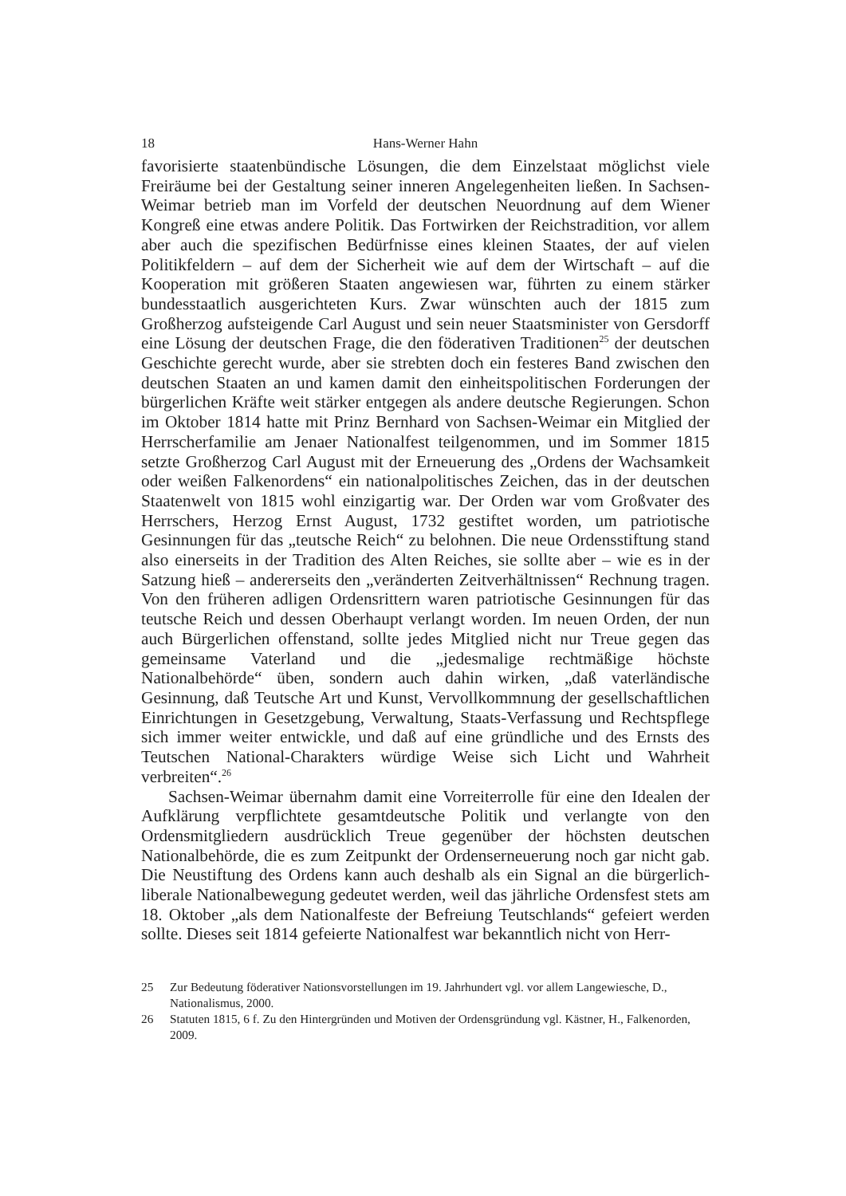18 Hans-Werner Hahn
favorisierte staatenbündische Lösungen, die dem Einzelstaat möglichst viele Freiräume bei der Gestaltung seiner inneren Angelegenheiten ließen. In Sachsen-Weimar betrieb man im Vorfeld der deutschen Neuordnung auf dem Wiener Kongreß eine etwas andere Politik. Das Fortwirken der Reichstradition, vor allem aber auch die spezifischen Bedürfnisse eines kleinen Staates, der auf vielen Politikfeldern – auf dem der Sicherheit wie auf dem der Wirtschaft – auf die Kooperation mit größeren Staaten angewiesen war, führten zu einem stärker bundesstaatlich ausgerichteten Kurs. Zwar wünschten auch der 1815 zum Großherzog aufsteigende Carl August und sein neuer Staatsminister von Gersdorff eine Lösung der deutschen Frage, die den föderativen Traditionen<sup>25</sup> der deutschen Geschichte gerecht wurde, aber sie strebten doch ein festeres Band zwischen den deutschen Staaten an und kamen damit den einheitspolitischen Forderungen der bürgerlichen Kräfte weit stärker entgegen als andere deutsche Regierungen. Schon im Oktober 1814 hatte mit Prinz Bernhard von Sachsen-Weimar ein Mitglied der Herrscherfamilie am Jenaer Nationalfest teilgenommen, und im Sommer 1815 setzte Großherzog Carl August mit der Erneuerung des „Ordens der Wachsamkeit oder weißen Falkenordens“ ein nationalpolitisches Zeichen, das in der deutschen Staatenwelt von 1815 wohl einzigartig war. Der Orden war vom Großvater des Herrschers, Herzog Ernst August, 1732 gestiftet worden, um patriotische Gesinnungen für das „teutsche Reich“ zu belohnen. Die neue Ordensstiftung stand also einerseits in der Tradition des Alten Reiches, sie sollte aber – wie es in der Satzung hieß – andererseits den „veränderten Zeitverhältnissen“ Rechnung tragen. Von den früheren adligen Ordensrittern waren patriotische Gesinnungen für das teutsche Reich und dessen Oberhaupt verlangt worden. Im neuen Orden, der nun auch Bürgerlichen offenstand, sollte jedes Mitglied nicht nur Treue gegen das gemeinsame Vaterland und die „jedesmalige rechtmäßige höchste Nationalbehörde“ üben, sondern auch dahin wirken, „daß vaterländische Gesinnung, daß Teutsche Art und Kunst, Vervollkommnung der gesellschaftlichen Einrichtungen in Gesetzgebung, Verwaltung, Staats-Verfassung und Rechtspflege sich immer weiter entwickle, und daß auf eine gründliche und des Ernsts des Teutschen National-Charakters würdige Weise sich Licht und Wahrheit verbreiten“.<sup>26</sup>
Sachsen-Weimar übernahm damit eine Vorreiterrolle für eine den Idealen der Aufklärung verpflichtete gesamtdeutsche Politik und verlangte von den Ordensmitgliedern ausdrücklich Treue gegenüber der höchsten deutschen Nationalbehörde, die es zum Zeitpunkt der Ordenserneuerung noch gar nicht gab. Die Neustiftung des Ordens kann auch deshalb als ein Signal an die bürgerlich-liberale Nationalbewegung gedeutet werden, weil das jährliche Ordensfest stets am 18. Oktober „als dem Nationalfeste der Befreiung Teutschlands“ gefeiert werden sollte. Dieses seit 1814 gefeierte Nationalfest war bekanntlich nicht von Herr-
25 Zur Bedeutung föderativer Nationsvorstellungen im 19. Jahrhundert vgl. vor allem Langewiesche, D., Nationalismus, 2000.
26 Statuten 1815, 6 f. Zu den Hintergründen und Motiven der Ordensgründung vgl. Kästner, H., Falkenorden, 2009.